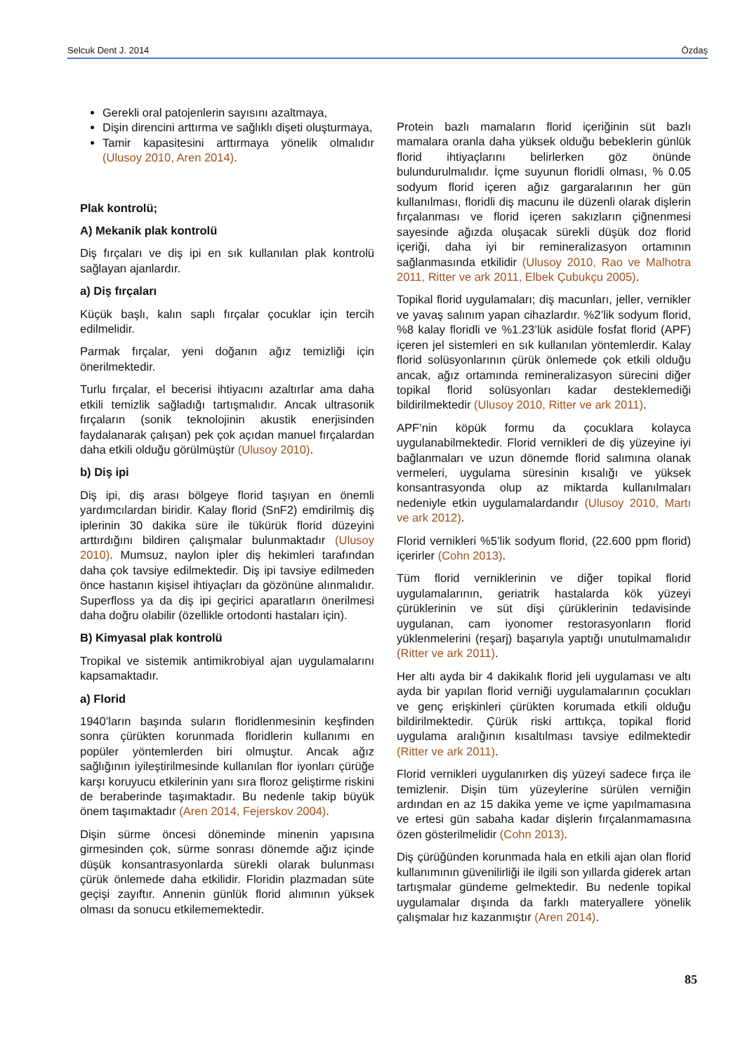Selcuk Dent J. 2014 Özdaş
Gerekli oral patojenlerin sayısını azaltmaya,
Dişin direncini arttırma ve sağlıklı dişeti oluşturmaya,
Tamir kapasitesini arttırmaya yönelik olmalıdır (Ulusoy 2010, Aren 2014).
Plak kontrolü;
A) Mekanik plak kontrolü
Diş fırçaları ve diş ipi en sık kullanılan plak kontrolü sağlayan ajanlardır.
a) Diş fırçaları
Küçük başlı, kalın saplı fırçalar çocuklar için tercih edilmelidir.
Parmak fırçalar, yeni doğanın ağız temizliği için önerilmektedir.
Turlu fırçalar, el becerisi ihtiyacını azaltırlar ama daha etkili temizlik sağladığı tartışmalıdır. Ancak ultrasonik fırçaların (sonik teknolojinin akustik enerjisinden faydalanarak çalışan) pek çok açıdan manuel fırçalardan daha etkili olduğu görülmüştür (Ulusoy 2010).
b) Diş ipi
Diş ipi, diş arası bölgeye florid taşıyan en önemli yardımcılardan biridir. Kalay florid (SnF2) emdirilmiş diş iplerinin 30 dakika süre ile tükürük florid düzeyini arttırdığını bildiren çalışmalar bulunmaktadır (Ulusoy 2010). Mumsuz, naylon ipler diş hekimleri tarafından daha çok tavsiye edilmektedir. Diş ipi tavsiye edilmeden önce hastanın kişisel ihtiyaçları da gözönüne alınmalıdır. Superfloss ya da diş ipi geçirici aparatların önerilmesi daha doğru olabilir (özellikle ortodonti hastaları için).
B) Kimyasal plak kontrolü
Tropikal ve sistemik antimikrobiyal ajan uygulamalarını kapsamaktadır.
a) Florid
1940’ların başında suların floridlenmesinin keşfinden sonra çürükten korunmada floridlerin kullanımı en popüler yöntemlerden biri olmuştur. Ancak ağız sağlığının iyileştirilmesinde kullanılan flor iyonları çürüğe karşı koruyucu etkilerinin yanı sıra floroz geliştirme riskini de beraberinde taşımaktadır. Bu nedenle takip büyük önem taşımaktadır (Aren 2014, Fejerskov 2004).
Dişin sürme öncesi döneminde minenin yapısına girmesinden çok, sürme sonrası dönemde ağız içinde düşük konsantrasyonlarda sürekli olarak bulunması çürük önlemede daha etkilidir. Floridin plazmadan süte geçişi zayıftır. Annenin günlük florid alımının yüksek olması da sonucu etkilememektedir.
Protein bazlı mamaların florid içeriğinin süt bazlı mamalara oranla daha yüksek olduğu bebeklerin günlük florid ihtiyaçlarını belirlerken göz önünde bulundurulmalıdır. İçme suyunun floridli olması, % 0.05 sodyum florid içeren ağız gargaralarının her gün kullanılması, floridli diş macunu ile düzenli olarak dişlerin fırçalanması ve florid içeren sakızların çiğnenmesi sayesinde ağızda oluşacak sürekli düşük doz florid içeriği, daha iyi bir remineralizasyon ortamının sağlanmasında etkilidir (Ulusoy 2010, Rao ve Malhotra 2011, Ritter ve ark 2011, Elbek Çubukçu 2005).
Topikal florid uygulamaları; diş macunları, jeller, vernikler ve yavaş salınım yapan cihazlardır. %2’lik sodyum florid, %8 kalay floridli ve %1.23’lük asidüle fosfat florid (APF) içeren jel sistemleri en sık kullanılan yöntemlerdir. Kalay florid solüsyonlarının çürük önlemede çok etkili olduğu ancak, ağız ortamında remineralizasyon sürecini diğer topikal florid solüsyonları kadar desteklemediği bildirilmektedir (Ulusoy 2010, Ritter ve ark 2011).
APF’nin köpük formu da çocuklara kolayca uygulanabilmektedir. Florid vernikleri de diş yüzeyine iyi bağlanmaları ve uzun dönemde florid salımına olanak vermeleri, uygulama süresinin kısalığı ve yüksek konsantrasyonda olup az miktarda kullanılmaları nedeniyle etkin uygulamalardandır (Ulusoy 2010, Martı ve ark 2012).
Florid vernikleri %5’lik sodyum florid, (22.600 ppm florid) içerirler (Cohn 2013).
Tüm florid verniklerinin ve diğer topikal florid uygulamalarının, geriatrik hastalarda kök yüzeyi çürüklerinin ve süt dişi çürüklerinin tedavisinde uygulanan, cam iyonomer restorasyonların florid yüklenmelerini (reşarj) başarıyla yaptığı unutulmamalıdır (Ritter ve ark 2011).
Her altı ayda bir 4 dakikalık florid jeli uygulaması ve altı ayda bir yapılan florid verniği uygulamalarının çocukları ve genç erişkinleri çürükten korumada etkili olduğu bildirilmektedir. Çürük riski arttıkça, topikal florid uygulama aralığının kısaltılması tavsiye edilmektedir (Ritter ve ark 2011).
Florid vernikleri uygulanırken diş yüzeyi sadece fırça ile temizlenir. Dişin tüm yüzeylerine sürülen verniğin ardından en az 15 dakika yeme ve içme yapılmamasına ve ertesi gün sabaha kadar dişlerin fırçalanmamasına özen gösterilmelidir (Cohn 2013).
Diş çürüğünden korunmada hala en etkili ajan olan florid kullanımının güvenilirliği ile ilgili son yıllarda giderek artan tartışmalar gündeme gelmektedir. Bu nedenle topikal uygulamalar dışında da farklı materyallere yönelik çalışmalar hız kazanmıştır (Aren 2014).
85